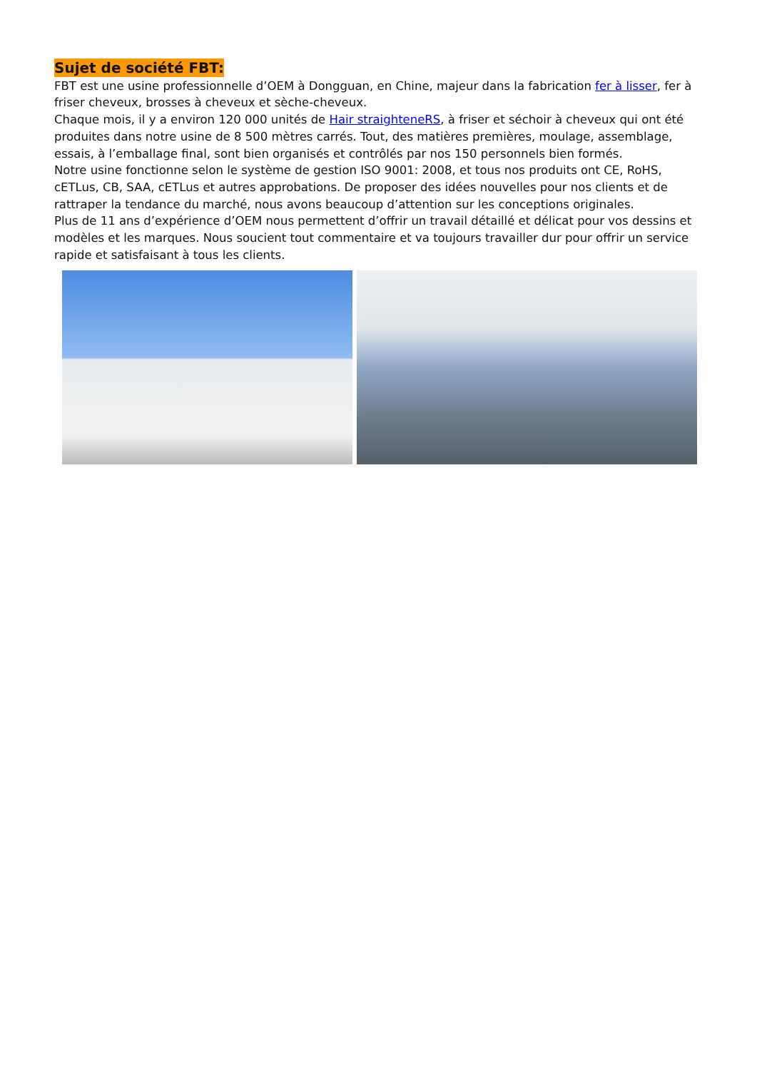Sujet de société FBT:
FBT est une usine professionnelle d’OEM à Dongguan, en Chine, majeur dans la fabrication fer à lisser, fer à friser cheveux, brosses à cheveux et sèche-cheveux.
Chaque mois, il y a environ 120 000 unités de Hair straighteneRS, à friser et séchoir à cheveux qui ont été produites dans notre usine de 8 500 mètres carrés. Tout, des matières premières, moulage, assemblage, essais, à l’emballage final, sont bien organisés et contrôlés par nos 150 personnels bien formés.
Notre usine fonctionne selon le système de gestion ISO 9001: 2008, et tous nos produits ont CE, RoHS, cETLus, CB, SAA, cETLus et autres approbations. De proposer des idées nouvelles pour nos clients et de rattraper la tendance du marché, nous avons beaucoup d’attention sur les conceptions originales.
Plus de 11 ans d’expérience d’OEM nous permettent d’offrir un travail détaillé et délicat pour vos dessins et modèles et les marques. Nous soucient tout commentaire et va toujours travailler dur pour offrir un service rapide et satisfaisant à tous les clients.